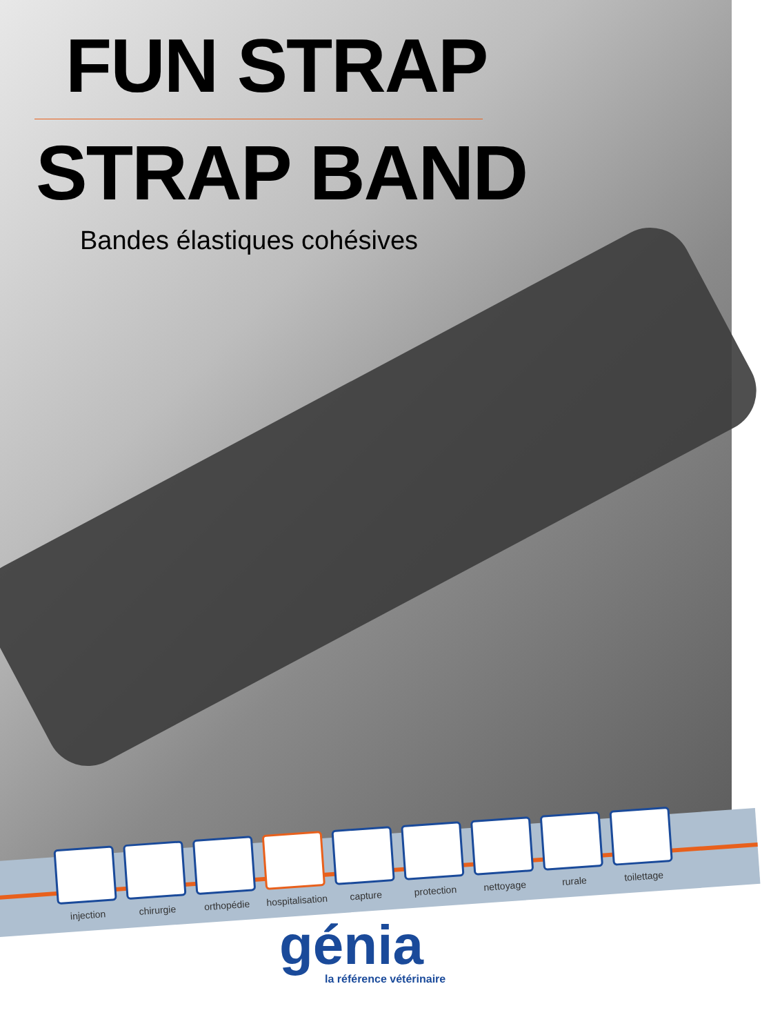FUN STRAP
STRAP BAND
Bandes élastiques cohésives
injection
chirurgie
orthopédie
hospitalisation
capture
protection
nettoyage
rurale
toilettage
génia
la référence vétérinaire